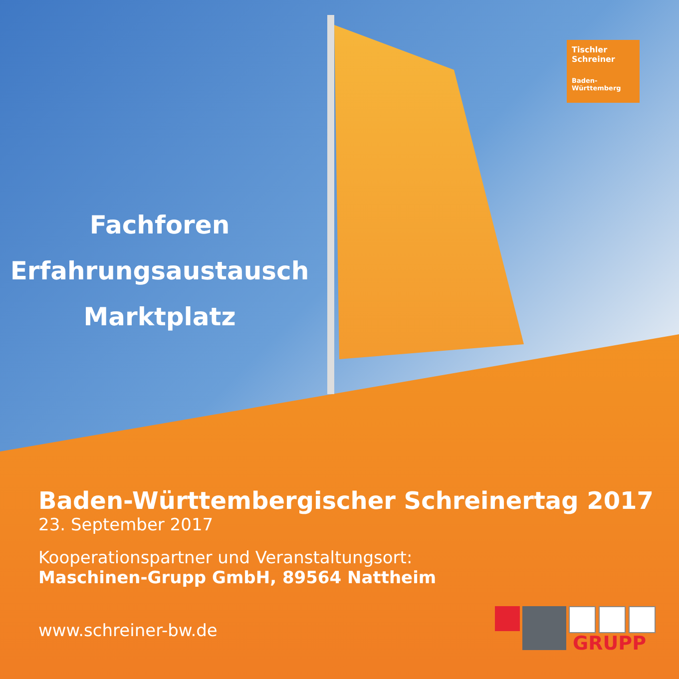Fachforen
Erfahrungsaustausch
Marktplatz
Tischler
Schreiner
Baden-
Württemberg
Baden-Württembergischer Schreinertag 2017
23. September 2017
Kooperationspartner und Veranstaltungsort:
Maschinen-Grupp GmbH, 89564 Nattheim
www.schreiner-bw.de
GRUPP